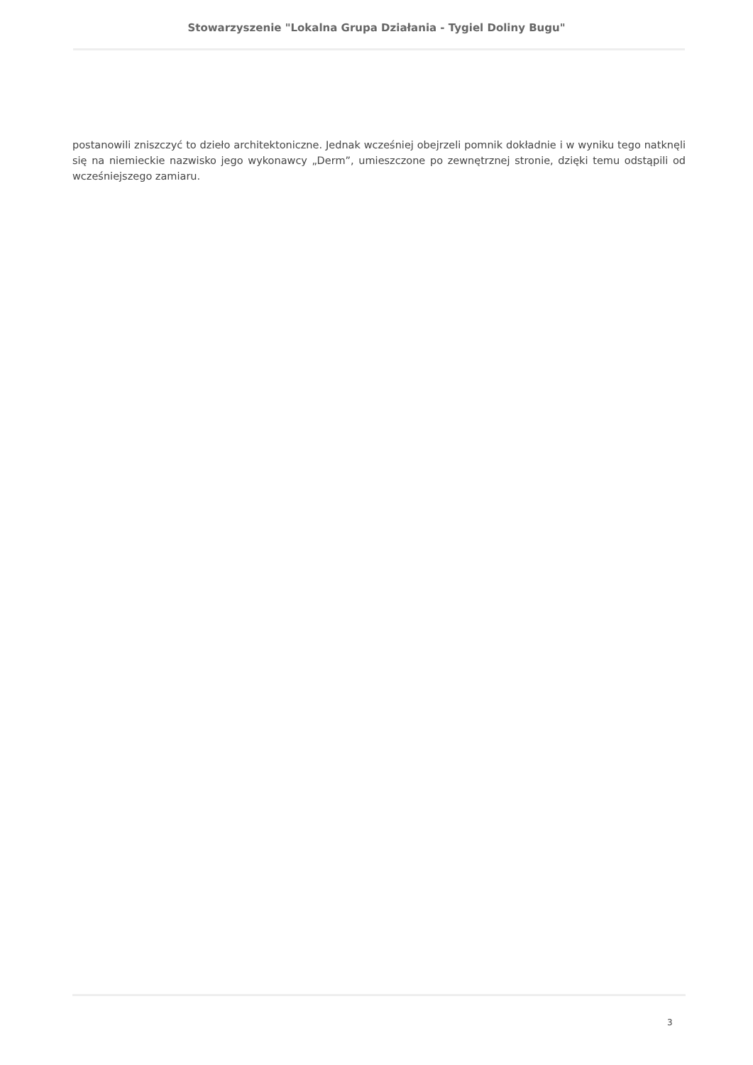Stowarzyszenie "Lokalna Grupa Działania - Tygiel Doliny Bugu"
postanowili zniszczyć to dzieło architektoniczne. Jednak wcześniej obejrzeli pomnik dokładnie i w wyniku tego natknęli się na niemieckie nazwisko jego wykonawcy „Derm”, umieszczone po zewnętrznej stronie, dzięki temu odstąpili od wcześniejszego zamiaru.
3